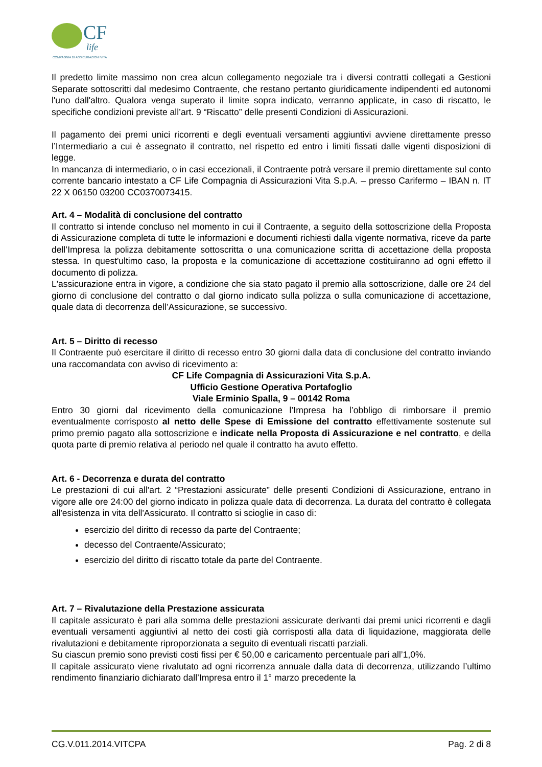CF
life
COMPAGNIA DI ASSICURAZIONI VITA
Il predetto limite massimo non crea alcun collegamento negoziale tra i diversi contratti collegati a Gestioni Separate sottoscritti dal medesimo Contraente, che restano pertanto giuridicamente indipendenti ed autonomi l'uno dall'altro. Qualora venga superato il limite sopra indicato, verranno applicate, in caso di riscatto, le specifiche condizioni previste all’art. 9 “Riscatto” delle presenti Condizioni di Assicurazioni.
Il pagamento dei premi unici ricorrenti e degli eventuali versamenti aggiuntivi avviene direttamente presso l’Intermediario a cui è assegnato il contratto, nel rispetto ed entro i limiti fissati dalle vigenti disposizioni di legge.
In mancanza di intermediario, o in casi eccezionali, il Contraente potrà versare il premio direttamente sul conto corrente bancario intestato a CF Life Compagnia di Assicurazioni Vita S.p.A. – presso Carifermo – IBAN n. IT 22 X 06150 03200 CC0370073415.
Art. 4 – Modalità di conclusione del contratto
Il contratto si intende concluso nel momento in cui il Contraente, a seguito della sottoscrizione della Proposta di Assicurazione completa di tutte le informazioni e documenti richiesti dalla vigente normativa, riceve da parte dell’Impresa la polizza debitamente sottoscritta o una comunicazione scritta di accettazione della proposta stessa. In quest'ultimo caso, la proposta e la comunicazione di accettazione costituiranno ad ogni effetto il documento di polizza.
L'assicurazione entra in vigore, a condizione che sia stato pagato il premio alla sottoscrizione, dalle ore 24 del giorno di conclusione del contratto o dal giorno indicato sulla polizza o sulla comunicazione di accettazione, quale data di decorrenza dell’Assicurazione, se successivo.
Art. 5 – Diritto di recesso
Il Contraente può esercitare il diritto di recesso entro 30 giorni dalla data di conclusione del contratto inviando una raccomandata con avviso di ricevimento a:
CF Life Compagnia di Assicurazioni Vita S.p.A.
Ufficio Gestione Operativa Portafoglio
Viale Erminio Spalla, 9 – 00142 Roma
Entro 30 giorni dal ricevimento della comunicazione l’Impresa ha l’obbligo di rimborsare il premio eventualmente corrisposto al netto delle Spese di Emissione del contratto effettivamente sostenute sul primo premio pagato alla sottoscrizione e indicate nella Proposta di Assicurazione e nel contratto, e della quota parte di premio relativa al periodo nel quale il contratto ha avuto effetto.
Art. 6 - Decorrenza e durata del contratto
Le prestazioni di cui all'art. 2 “Prestazioni assicurate” delle presenti Condizioni di Assicurazione, entrano in vigore alle ore 24:00 del giorno indicato in polizza quale data di decorrenza. La durata del contratto è collegata all'esistenza in vita dell'Assicurato. Il contratto si scioglie in caso di:
esercizio del diritto di recesso da parte del Contraente;
decesso del Contraente/Assicurato;
esercizio del diritto di riscatto totale da parte del Contraente.
Art. 7 – Rivalutazione della Prestazione assicurata
Il capitale assicurato è pari alla somma delle prestazioni assicurate derivanti dai premi unici ricorrenti e dagli eventuali versamenti aggiuntivi al netto dei costi già corrisposti alla data di liquidazione, maggiorata delle rivalutazioni e debitamente riproporzionata a seguito di eventuali riscatti parziali.
Su ciascun premio sono previsti costi fissi per € 50,00 e caricamento percentuale pari all’1,0%.
Il capitale assicurato viene rivalutato ad ogni ricorrenza annuale dalla data di decorrenza, utilizzando l’ultimo rendimento finanziario dichiarato dall’Impresa entro il 1° marzo precedente la
CG.V.011.2014.VITCPA Pag. 2 di 8